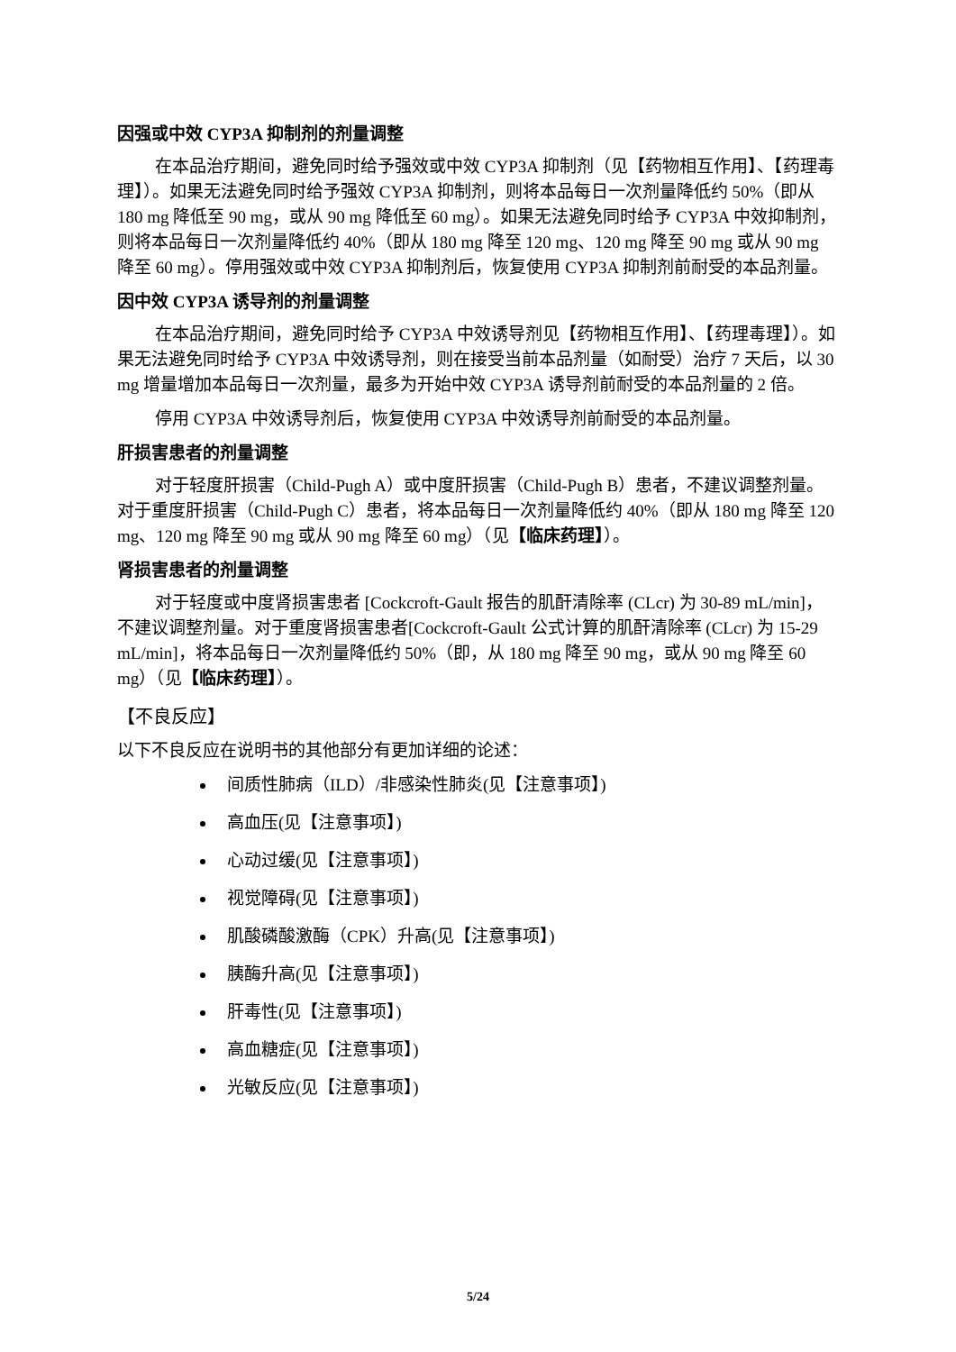因强或中效 CYP3A 抑制剂的剂量调整
在本品治疗期间，避免同时给予强效或中效 CYP3A 抑制剂（见【药物相互作用】、【药理毒理】）。如果无法避免同时给予强效 CYP3A 抑制剂，则将本品每日一次剂量降低约 50%（即从 180 mg 降低至 90 mg，或从 90 mg 降低至 60 mg）。如果无法避免同时给予 CYP3A 中效抑制剂，则将本品每日一次剂量降低约 40%（即从 180 mg 降至 120 mg、120 mg 降至 90 mg 或从 90 mg 降至 60 mg）。停用强效或中效 CYP3A 抑制剂后，恢复使用 CYP3A 抑制剂前耐受的本品剂量。
因中效 CYP3A 诱导剂的剂量调整
在本品治疗期间，避免同时给予 CYP3A 中效诱导剂见【药物相互作用】、【药理毒理】）。如果无法避免同时给予 CYP3A 中效诱导剂，则在接受当前本品剂量（如耐受）治疗 7 天后，以 30 mg 增量增加本品每日一次剂量，最多为开始中效 CYP3A 诱导剂前耐受的本品剂量的 2 倍。
停用 CYP3A 中效诱导剂后，恢复使用 CYP3A 中效诱导剂前耐受的本品剂量。
肝损害患者的剂量调整
对于轻度肝损害（Child-Pugh A）或中度肝损害（Child-Pugh B）患者，不建议调整剂量。对于重度肝损害（Child-Pugh C）患者，将本品每日一次剂量降低约 40%（即从 180 mg 降至 120 mg、120 mg 降至 90 mg 或从 90 mg 降至 60 mg）（见【临床药理】）。
肾损害患者的剂量调整
对于轻度或中度肾损害患者 [Cockcroft-Gault 报告的肌酐清除率 (CLcr) 为 30-89 mL/min]，不建议调整剂量。对于重度肾损害患者[Cockcroft-Gault 公式计算的肌酐清除率 (CLcr) 为 15-29 mL/min]，将本品每日一次剂量降低约 50%（即，从 180 mg 降至 90 mg，或从 90 mg 降至 60 mg）（见【临床药理】）。
【不良反应】
以下不良反应在说明书的其他部分有更加详细的论述：
间质性肺病（ILD）/非感染性肺炎(见【注意事项】)
高血压(见【注意事项】)
心动过缓(见【注意事项】)
视觉障碍(见【注意事项】)
肌酸磷酸激酶（CPK）升高(见【注意事项】)
胰酶升高(见【注意事项】)
肝毒性(见【注意事项】)
高血糖症(见【注意事项】)
光敏反应(见【注意事项】)
5/24